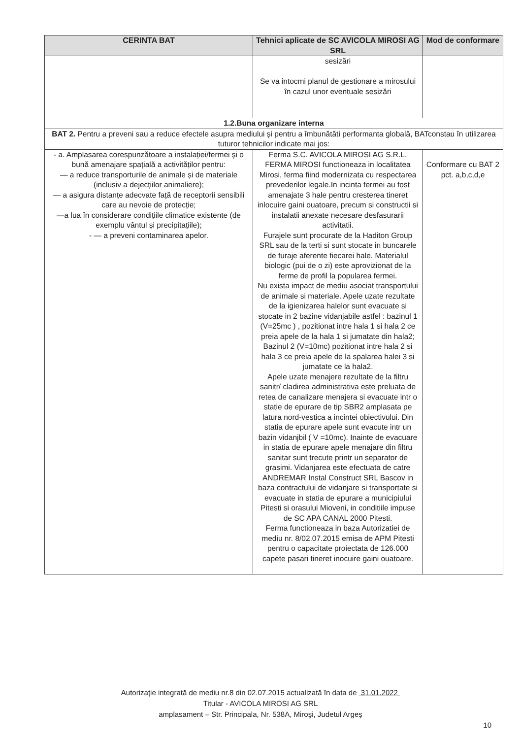| CERINTA BAT | Tehnici aplicate de SC AVICOLA MIROSI AG SRL | Mod de conformare |
| --- | --- | --- |
| | sesizări Se va intocmi planul de gestionare a mirosului în cazul unor eventuale sesizări | |
| 1.2.Buna organizare interna | | |
| BAT 2. Pentru a preveni sau a reduce efectele asupra mediului și pentru a îmbunătăti performanta globală, BATconstau în utilizarea tuturor tehnicilor indicate mai jos: | | |
| - a. Amplasarea corespunzătoare a instalației/fermei și o bună amenajare spațială a activităților pentru: — a reduce transporturile de animale și de materiale (inclusiv a dejecțiilor animaliere); — a asigura distanțe adecvate față de receptorii sensibili care au nevoie de protecție; —a lua în considerare condițiile climatice existente (de exemplu vântul și precipitațiile); - — a preveni contaminarea apelor. | Ferma S.C. AVICOLA MIROSI AG S.R.L. FERMA MIROSI functioneaza in localitatea Mirosi, ferma fiind modernizata cu respectarea prevederilor legale.In incinta fermei au fost amenajate 3 hale pentru cresterea tineret inlocuire gaini ouatoare, precum si constructii si instalatii anexate necesare desfasurarii activitatii. Furajele sunt procurate de la Haditon Group SRL sau de la terti si sunt stocate in buncarele de furaje aferente fiecarei hale. Materialul biologic (pui de o zi) este aprovizionat de la ferme de profil la popularea fermei. Nu exista impact de mediu asociat transportului de animale si materiale. Apele uzate rezultate de la igienizarea halelor sunt evacuate si stocate in 2 bazine vidanjabile astfel : bazinul 1 (V=25mc ) , pozitionat intre hala 1 si hala 2 ce preia apele de la hala 1 si jumatate din hala2; Bazinul 2 (V=10mc) pozitionat intre hala 2 si hala 3 ce preia apele de la spalarea halei 3 si jumatate ce la hala2. Apele uzate menajere rezultate de la filtru sanitr/ cladirea administrativa este preluata de retea de canalizare menajera si evacuate intr o statie de epurare de tip SBR2 amplasata pe latura nord-vestica a incintei obiectivului. Din statia de epurare apele sunt evacute intr un bazin vidanjbil ( V =10mc). Inainte de evacuare in statia de epurare apele menajare din filtru sanitar sunt trecute printr un separator de grasimi. Vidanjarea este efectuata de catre ANDREMAR Instal Construct SRL Bascov in baza contractului de vidanjare si transportate si evacuate in statia de epurare a municipiului Pitesti si orasului Mioveni, in conditiile impuse de SC APA CANAL 2000 Pitesti. Ferma functioneaza in baza Autorizatiei de mediu nr. 8/02.07.2015 emisa de APM Pitesti pentru o capacitate proiectata de 126.000 capete pasari tineret inocuire gaini ouatoare. | Conformare cu BAT 2 pct. a,b,c,d,e |
Autorizaţie integrată de mediu nr.8 din 02.07.2015 actualizată în data de 31.01.2022
Titular - AVICOLA MIROSI AG SRL
amplasament – Str. Principala, Nr. 538A, Miroşi, Judetul Argeş
10